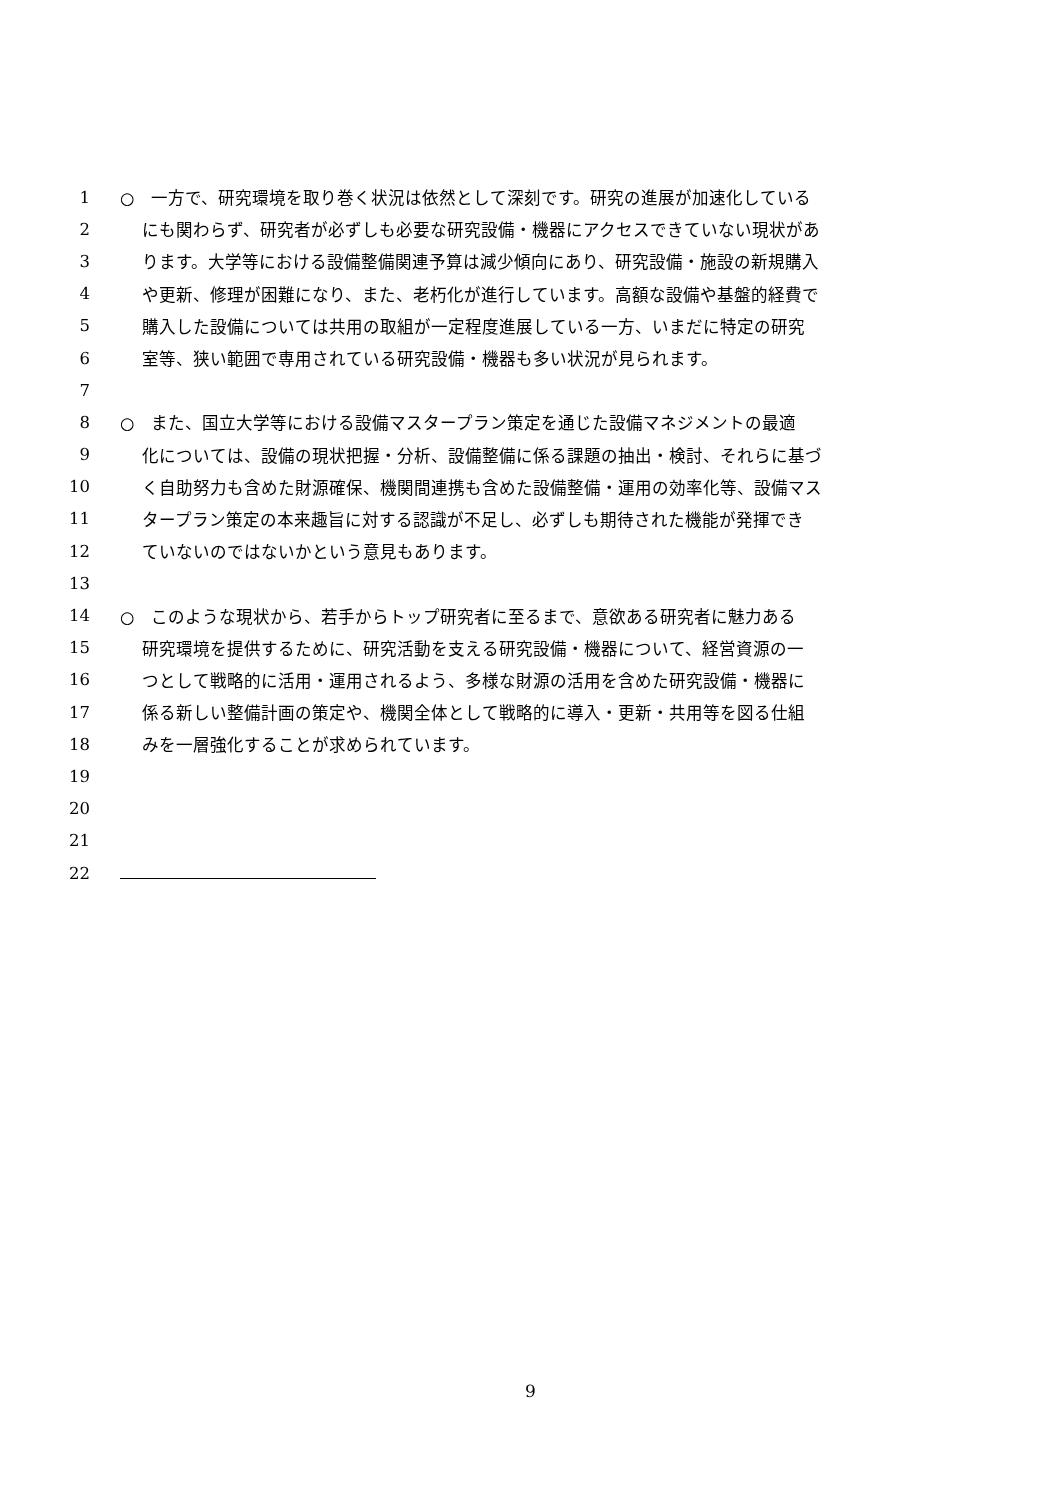1 ○　一方で、研究環境を取り巻く状況は依然として深刻です。研究の進展が加速化している
2 にも関わらず、研究者が必ずしも必要な研究設備・機器にアクセスできていない現状があ
3 ります。大学等における設備整備関連予算は減少傾向にあり、研究設備・施設の新規購入
4 や更新、修理が困難になり、また、老朽化が進行しています。高額な設備や基盤的経費で
5 購入した設備については共用の取組が一定程度進展している一方、いまだに特定の研究
6 室等、狭い範囲で専用されている研究設備・機器も多い状況が見られます。
7
8 ○　また、国立大学等における設備マスタープラン策定を通じた設備マネジメントの最適
9 化については、設備の現状把握・分析、設備整備に係る課題の抽出・検討、それらに基づ
10 く自助努力も含めた財源確保、機関間連携も含めた設備整備・運用の効率化等、設備マス
11 タープラン策定の本来趣旨に対する認識が不足し、必ずしも期待された機能が発揮でき
12 ていないのではないかという意見もあります。
13
14 ○　このような現状から、若手からトップ研究者に至るまで、意欲ある研究者に魅力ある
15 研究環境を提供するために、研究活動を支える研究設備・機器について、経営資源の一
16 つとして戦略的に活用・運用されるよう、多様な財源の活用を含めた研究設備・機器に
17 係る新しい整備計画の策定や、機関全体として戦略的に導入・更新・共用等を図る仕組
18 みを一層強化することが求められています。
19
20
21
22
9